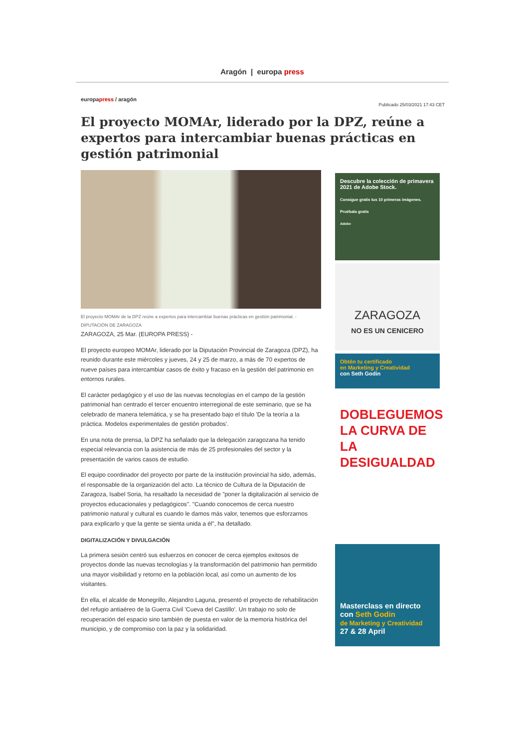Aragón | europa press
europapress / aragón Publicado 25/03/2021 17:43 CET
El proyecto MOMAr, liderado por la DPZ, reúne a expertos para intercambiar buenas prácticas en gestión patrimonial
El proyecto MOMAr de la DPZ reúne a expertos para intercambiar buenas prácticas en gestión patrimonial. - DIPUTACIÓN DE ZARAGOZA
ZARAGOZA, 25 Mar. (EUROPA PRESS) -
El proyecto europeo MOMAr, liderado por la Diputación Provincial de Zaragoza (DPZ), ha reunido durante este miércoles y jueves, 24 y 25 de marzo, a más de 70 expertos de nueve países para intercambiar casos de éxito y fracaso en la gestión del patrimonio en entornos rurales.
El carácter pedagógico y el uso de las nuevas tecnologías en el campo de la gestión patrimonial han centrado el tercer encuentro interregional de este seminario, que se ha celebrado de manera telemática, y se ha presentado bajo el título 'De la teoría a la práctica. Modelos experimentales de gestión probados'.
En una nota de prensa, la DPZ ha señalado que la delegación zaragozana ha tenido especial relevancia con la asistencia de más de 25 profesionales del sector y la presentación de varios casos de estudio.
El equipo coordinador del proyecto por parte de la institución provincial ha sido, además, el responsable de la organización del acto. La técnico de Cultura de la Diputación de Zaragoza, Isabel Soria, ha resaltado la necesidad de "poner la digitalización al servicio de proyectos educacionales y pedagógicos". "Cuando conocemos de cerca nuestro patrimonio natural y cultural es cuando le damos más valor, tenemos que esforzarnos para explicarlo y que la gente se sienta unida a él", ha detallado.
DIGITALIZACIÓN Y DIVULGACIÓN
La primera sesión centró sus esfuerzos en conocer de cerca ejemplos exitosos de proyectos donde las nuevas tecnologías y la transformación del patrimonio han permitido una mayor visibilidad y retorno en la población local, así como un aumento de los visitantes.
En ella, el alcalde de Monegrillo, Alejandro Laguna, presentó el proyecto de rehabilitación del refugio antiaéreo de la Guerra Civil 'Cueva del Castillo'. Un trabajo no solo de recuperación del espacio sino también de puesta en valor de la memoria histórica del municipio, y de compromiso con la paz y la solidaridad.
Descubre la colección de primavera 2021 de Adobe Stock.
Consigue gratis tus 10 primeras imágenes.
Pruébala gratis
Adobe
ZARAGOZA
NO ES UN CENICERO
Obtén tu certificado
en Marketing y Creatividad
con Seth Godin
DOBLEGUEMOS LA CURVA DE LA DESIGUALDAD
Masterclass en directo con Seth Godin
de Marketing y Creatividad
27 & 28 April